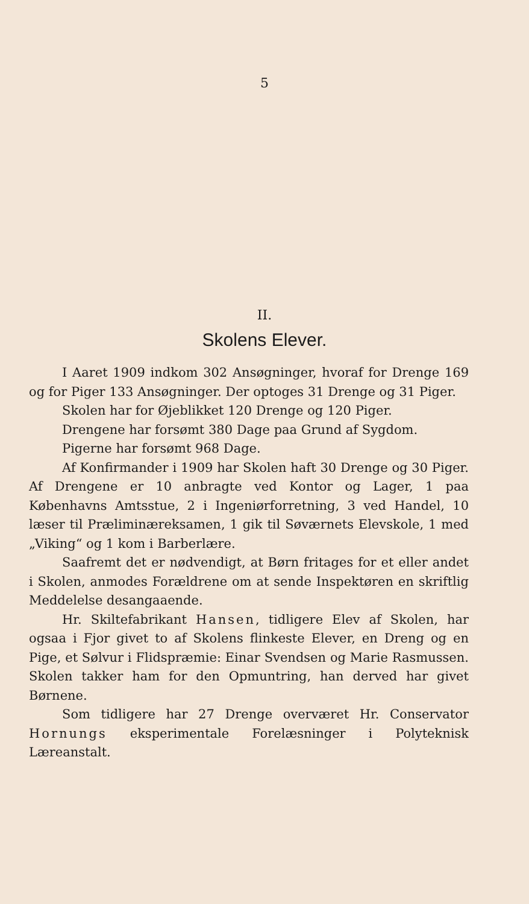5
II.
Skolens Elever.
I Aaret 1909 indkom 302 Ansøgninger, hvoraf for Drenge 169 og for Piger 133 Ansøgninger. Der optoges 31 Drenge og 31 Piger.
Skolen har for Øjeblikket 120 Drenge og 120 Piger.
Drengene har forsømt 380 Dage paa Grund af Sygdom.
Pigerne har forsømt 968 Dage.
Af Konfirmander i 1909 har Skolen haft 30 Drenge og 30 Piger. Af Drengene er 10 anbragte ved Kontor og Lager, 1 paa Københavns Amtsstue, 2 i Ingeniørforretning, 3 ved Handel, 10 læser til Præliminæreksamen, 1 gik til Søværnets Elevskole, 1 med „Viking“ og 1 kom i Barberlære.
Saafremt det er nødvendigt, at Børn fritages for et eller andet i Skolen, anmodes Forældrene om at sende Inspektøren en skriftlig Meddelelse desangaaende.
Hr. Skiltefabrikant Hansen, tidligere Elev af Skolen, har ogsaa i Fjor givet to af Skolens flinkeste Elever, en Dreng og en Pige, et Sølvur i Flidspræmie: Einar Svendsen og Marie Rasmussen. Skolen takker ham for den Opmuntring, han derved har givet Børnene.
Som tidligere har 27 Drenge overværet Hr. Conservator Hornungs eksperimentale Forelæsninger i Polyteknisk Læreanstalt.